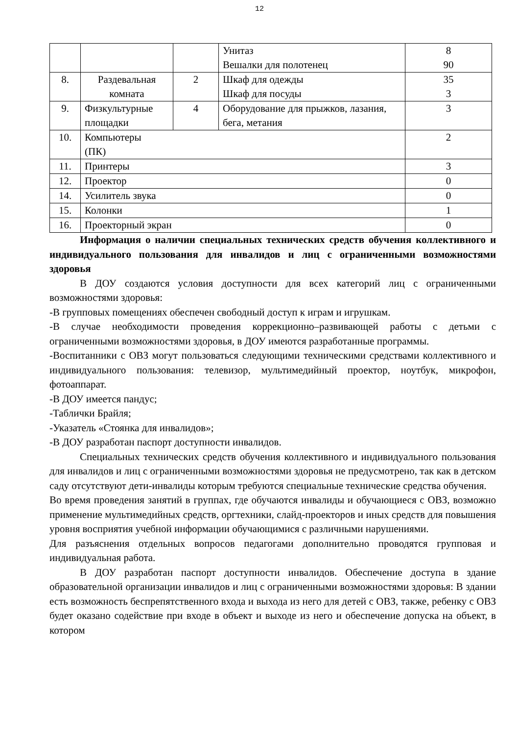12
| | | | Унитаз Вешалки для полотенец | 8 90 |
| 8. | Раздевальная комната | 2 | Шкаф для одежды Шкаф для посуды | 35 3 |
| 9. | Физкультурные площадки | 4 | Оборудование для прыжков, лазания, бега, метания | 3 |
| 10. | Компьютеры (ПК) | | | 2 |
| 11. | Принтеры | | | 3 |
| 12. | Проектор | | | 0 |
| 14. | Усилитель звука | | | 0 |
| 15. | Колонки | | | 1 |
| 16. | Проекторный экран | | | 0 |
Информация о наличии специальных технических средств обучения коллективного и индивидуального пользования для инвалидов и лиц с ограниченными возможностями здоровья
В ДОУ создаются условия доступности для всех категорий лиц с ограниченными возможностями здоровья:
-В групповых помещениях обеспечен свободный доступ к играм и игрушкам.
-В случае необходимости проведения коррекционно–развивающей работы с детьми с ограниченными возможностями здоровья, в ДОУ имеются разработанные программы.
-Воспитанники с ОВЗ могут пользоваться следующими техническими средствами коллективного и индивидуального пользования: телевизор, мультимедийный проектор, ноутбук, микрофон, фотоаппарат.
-В ДОУ имеется пандус;
-Таблички Брайля;
-Указатель «Стоянка для инвалидов»;
-В ДОУ разработан паспорт доступности инвалидов.
Специальных технических средств обучения коллективного и индивидуального пользования для инвалидов и лиц с ограниченными возможностями здоровья не предусмотрено, так как в детском саду отсутствуют дети-инвалиды которым требуются специальные технические средства обучения.
Во время проведения занятий в группах, где обучаются инвалиды и обучающиеся с ОВЗ, возможно применение мультимедийных средств, оргтехники, слайд-проекторов и иных средств для повышения уровня восприятия учебной информации обучающимися с различными нарушениями.
Для разъяснения отдельных вопросов педагогами дополнительно проводятся групповая и индивидуальная работа.
В ДОУ разработан паспорт доступности инвалидов. Обеспечение доступа в здание образовательной организации инвалидов и лиц с ограниченными возможностями здоровья: В здании есть возможность беспрепятственного входа и выхода из него для детей с ОВЗ, также, ребенку с ОВЗ будет оказано содействие при входе в объект и выходе из него и обеспечение допуска на объект, в котором